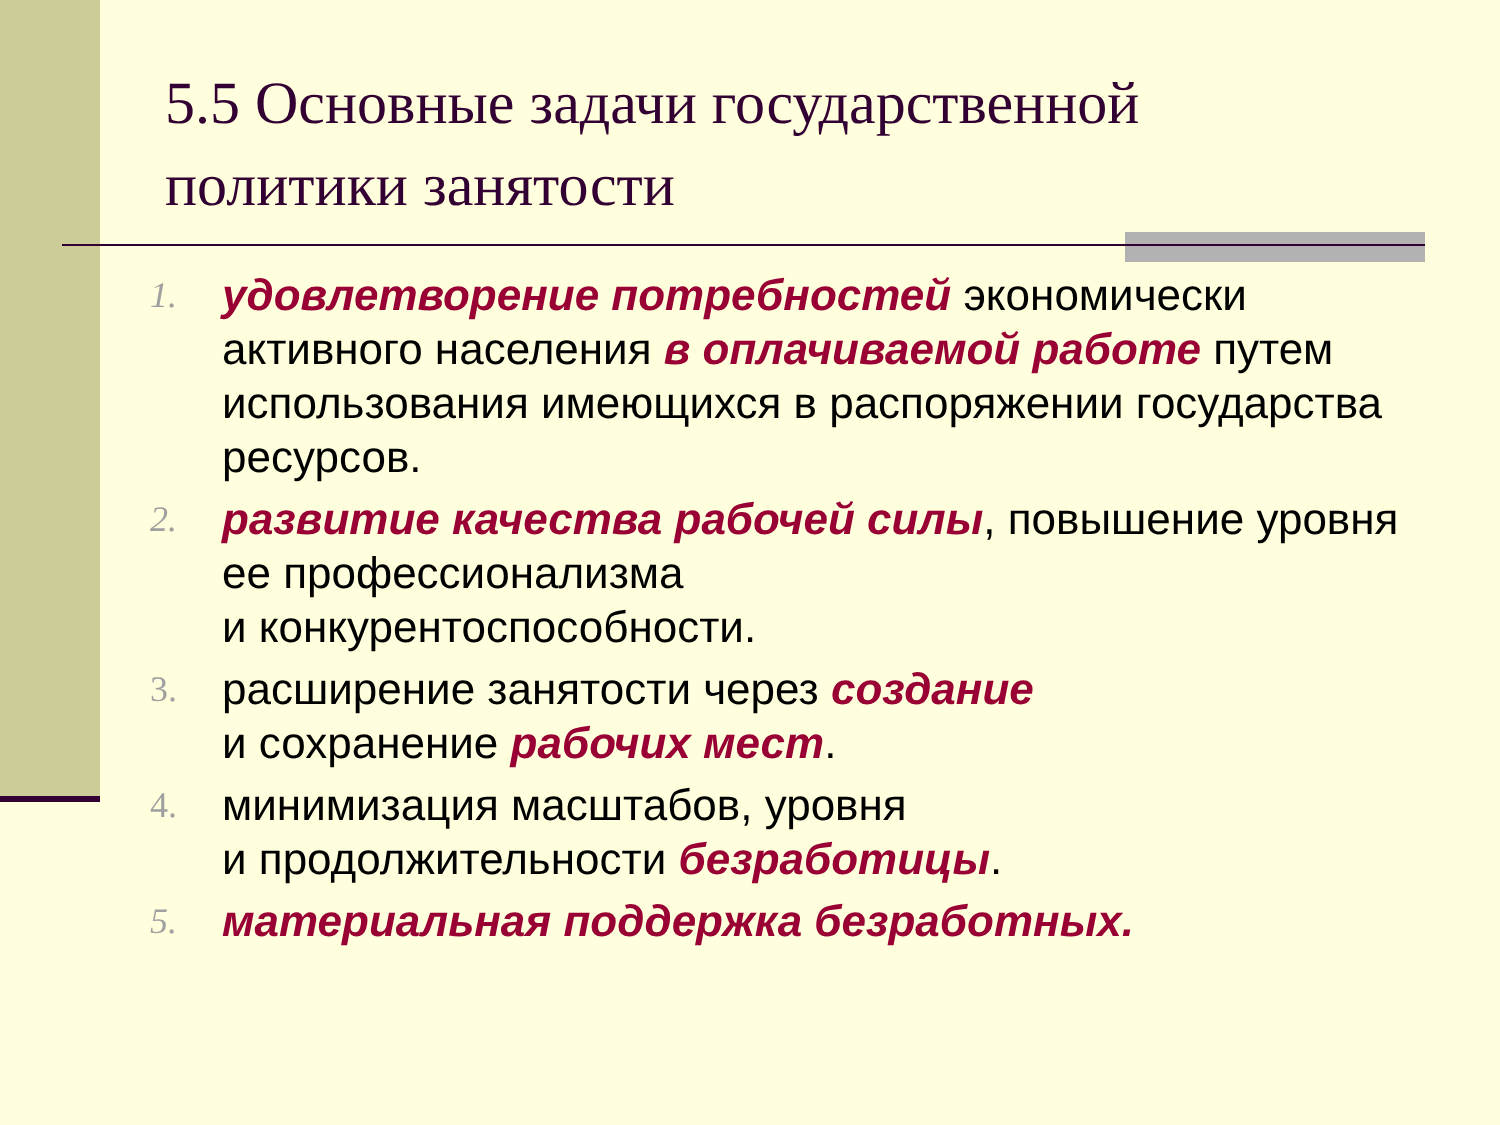5.5 Основные задачи государственной
политики занятости
1. удовлетворение потребностей экономически активного населения в оплачиваемой работе путем использования имеющихся в распоряжении государства ресурсов.
2. развитие качества рабочей силы, повышение уровня ее профессионализма
и конкурентоспособности.
3. расширение занятости через создание
и сохранение рабочих мест.
4. минимизация масштабов, уровня
и продолжительности безработицы.
5. материальная поддержка безработных.